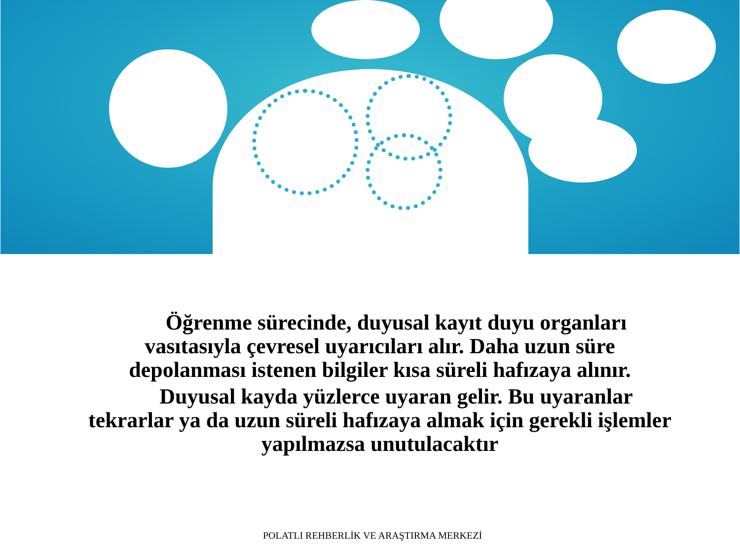Öğrenme sürecinde, duyusal kayıt duyu organları vasıtasıyla çevresel uyarıcıları alır. Daha uzun süre depolanması istenen bilgiler kısa süreli hafızaya alınır.
Duyusal kayda yüzlerce uyaran gelir. Bu uyaranlar tekrarlar ya da uzun süreli hafızaya almak için gerekli işlemler yapılmazsa unutulacaktır
POLATLI REHBERLİK VE ARAŞTIRMA MERKEZİ